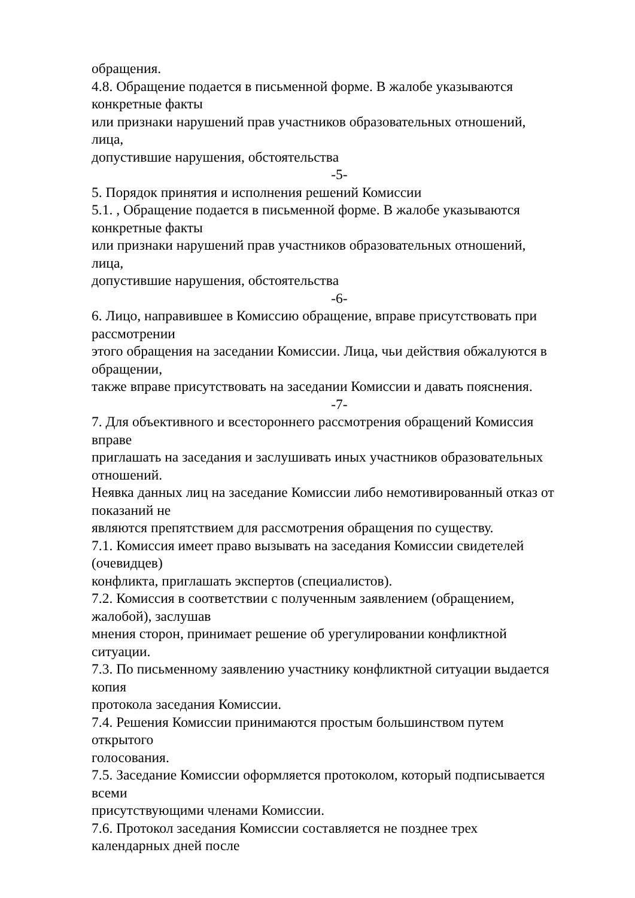обращения.
4.8. Обращение подается в письменной форме. В жалобе указываются
конкретные факты
или признаки нарушений прав участников образовательных отношений,
лица,
допустившие нарушения, обстоятельства
-5-
5. Порядок принятия и исполнения решений Комиссии
5.1. , Обращение подается в письменной форме. В жалобе указываются
конкретные факты
или признаки нарушений прав участников образовательных отношений,
лица,
допустившие нарушения, обстоятельства
-6-
6. Лицо, направившее в Комиссию обращение, вправе присутствовать при
рассмотрении
этого обращения на заседании Комиссии. Лица, чьи действия обжалуются в
обращении,
также вправе присутствовать на заседании Комиссии и давать пояснения.
-7-
7. Для объективного и всестороннего рассмотрения обращений Комиссия
вправе
приглашать на заседания и заслушивать иных участников образовательных
отношений.
Неявка данных лиц на заседание Комиссии либо немотивированный отказ от
показаний не
являются препятствием для рассмотрения обращения по существу.
7.1. Комиссия имеет право вызывать на заседания Комиссии свидетелей
(очевидцев)
конфликта, приглашать экспертов (специалистов).
7.2. Комиссия в соответствии с полученным заявлением (обращением,
жалобой), заслушав
мнения сторон, принимает решение об урегулировании конфликтной
ситуации.
7.3. По письменному заявлению участнику конфликтной ситуации выдается
копия
протокола заседания Комиссии.
7.4. Решения Комиссии принимаются простым большинством путем
открытого
голосования.
7.5. Заседание Комиссии оформляется протоколом, который подписывается
всеми
присутствующими членами Комиссии.
7.6. Протокол заседания Комиссии составляется не позднее трех
календарных дней после